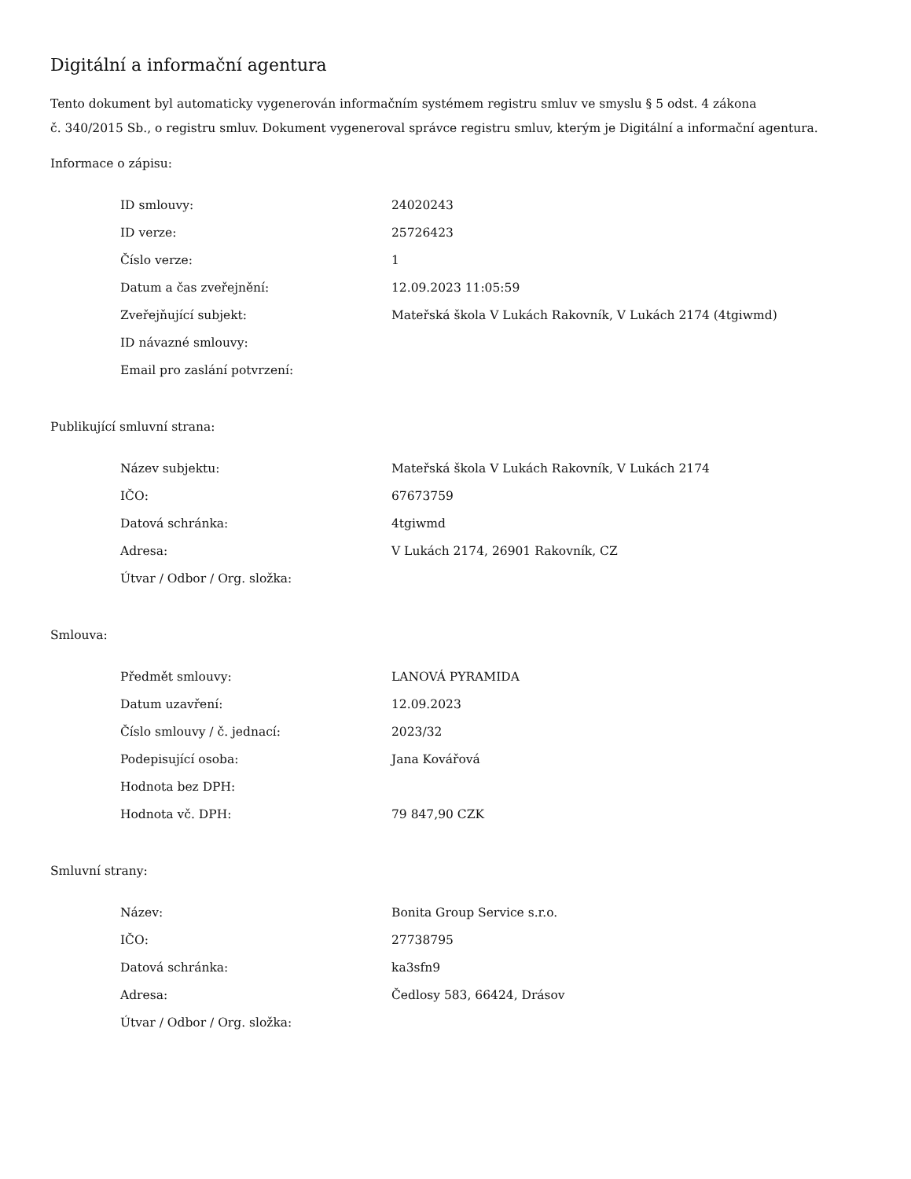Digitální a informační agentura
Tento dokument byl automaticky vygenerován informačním systémem registru smluv ve smyslu § 5 odst. 4 zákona
č. 340/2015 Sb., o registru smluv. Dokument vygeneroval správce registru smluv, kterým je Digitální a informační agentura.
Informace o zápisu:
| ID smlouvy: | 24020243 |
| ID verze: | 25726423 |
| Číslo verze: | 1 |
| Datum a čas zveřejnění: | 12.09.2023 11:05:59 |
| Zveřejňující subjekt: | Mateřská škola V Lukách Rakovník, V Lukách 2174 (4tgiwmd) |
| ID návazné smlouvy: | |
| Email pro zaslání potvrzení: | |
Publikující smluvní strana:
| Název subjektu: | Mateřská škola V Lukách Rakovník, V Lukách 2174 |
| IČO: | 67673759 |
| Datová schránka: | 4tgiwmd |
| Adresa: | V Lukách 2174, 26901 Rakovník, CZ |
| Útvar / Odbor / Org. složka: | |
Smlouva:
| Předmět smlouvy: | LANOVÁ PYRAMIDA |
| Datum uzavření: | 12.09.2023 |
| Číslo smlouvy / č. jednací: | 2023/32 |
| Podepisující osoba: | Jana Kovářová |
| Hodnota bez DPH: | |
| Hodnota vč. DPH: | 79 847,90 CZK |
Smluvní strany:
| Název: | Bonita Group Service s.r.o. |
| IČO: | 27738795 |
| Datová schránka: | ka3sfn9 |
| Adresa: | Čedlosy 583, 66424, Drásov |
| Útvar / Odbor / Org. složka: | |